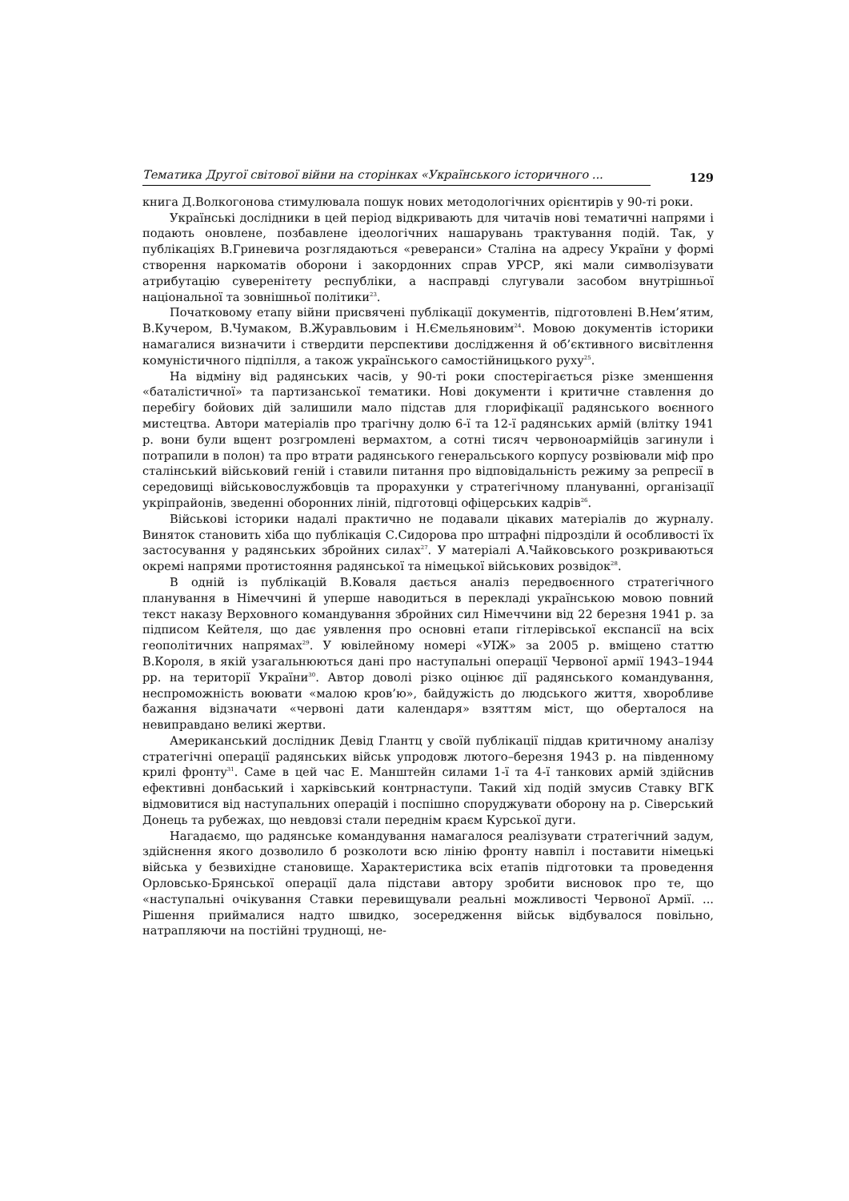Тематика Другої світової війни на сторінках «Українського історичного ... 129
книга Д.Волкогонова стимулювала пошук нових методологічних орієнтирів у 90-ті роки.
Українські дослідники в цей період відкривають для читачів нові тематичні напрями і подають оновлене, позбавлене ідеологічних нашарувань трактування подій. Так, у публікаціях В.Гриневича розглядаються «реверанси» Сталіна на адресу України у формі створення наркоматів оборони і закордонних справ УРСР, які мали символізувати атрибутацію суверенітету республіки, а насправді слугували засобом внутрішньої національної та зовнішньої політики<sup>23</sup>.
Початковому етапу війни присвячені публікації документів, підготовлені В.Нем’ятим, В.Кучером, В.Чумаком, В.Журавльовим і Н.Ємельяновим<sup>24</sup>. Мовою документів історики намагалися визначити і ствердити перспективи дослідження й об’єктивного висвітлення комуністичного підпілля, а також українського самостійницького руху<sup>25</sup>.
На відміну від радянських часів, у 90-ті роки спостерігається різке зменшення «баталістичної» та партизанської тематики. Нові документи і критичне ставлення до перебігу бойових дій залишили мало підстав для глорифікації радянського воєнного мистецтва. Автори матеріалів про трагічну долю 6-ї та 12-ї радянських армій (влітку 1941 р. вони були вщент розгромлені вермахтом, а сотні тисяч червоноармійців загинули і потрапили в полон) та про втрати радянського генеральського корпусу розвіювали міф про сталінський військовий геній і ставили питання про відповідальність режиму за репресії в середовищі військовослужбовців та прорахунки у стратегічному плануванні, організації укріпрайонів, зведенні оборонних ліній, підготовці офіцерських кадрів<sup>26</sup>.
Військові історики надалі практично не подавали цікавих матеріалів до журналу. Виняток становить хіба що публікація С.Сидорова про штрафні підрозділи й особливості їх застосування у радянських збройних силах<sup>27</sup>. У матеріалі А.Чайковського розкриваються окремі напрями протистояння радянської та німецької військових розвідок<sup>28</sup>.
В одній із публікацій В.Коваля дається аналіз передвоєнного стратегічного планування в Німеччині й уперше наводиться в перекладі українською мовою повний текст наказу Верховного командування збройних сил Німеччини від 22 березня 1941 р. за підписом Кейтеля, що дає уявлення про основні етапи гітлерівської експансії на всіх геополітичних напрямах<sup>29</sup>. У ювілейному номері «УІЖ» за 2005 р. вміщено статтю В.Короля, в якій узагальнюються дані про наступальні операції Червоної армії 1943–1944 рр. на території України<sup>30</sup>. Автор доволі різко оцінює дії радянського командування, неспроможність воювати «малою кров’ю», байдужість до людського життя, хворобливе бажання відзначати «червоні дати календаря» взяттям міст, що оберталося на невиправдано великі жертви.
Американський дослідник Девід Глантц у своїй публікації піддав критичному аналізу стратегічні операції радянських військ упродовж лютого–березня 1943 р. на південному крилі фронту<sup>31</sup>. Саме в цей час Е. Манштейн силами 1-ї та 4-ї танкових армій здійснив ефективні донбаський і харківський контрнаступи. Такий хід подій змусив Ставку ВГК відмовитися від наступальних операцій і поспішно споруджувати оборону на р. Сіверський Донець та рубежах, що невдовзі стали переднім краєм Курської дуги.
Нагадаємо, що радянське командування намагалося реалізувати стратегічний задум, здійснення якого дозволило б розколоти всю лінію фронту навпіл і поставити німецькі війська у безвихідне становище. Характеристика всіх етапів підготовки та проведення Орловсько-Брянської операції дала підстави автору зробити висновок про те, що «наступальні очікування Ставки перевищували реальні можливості Червоної Армії. ... Рішення приймалися надто швидко, зосередження військ відбувалося повільно, натрапляючи на постійні труднощі, не-